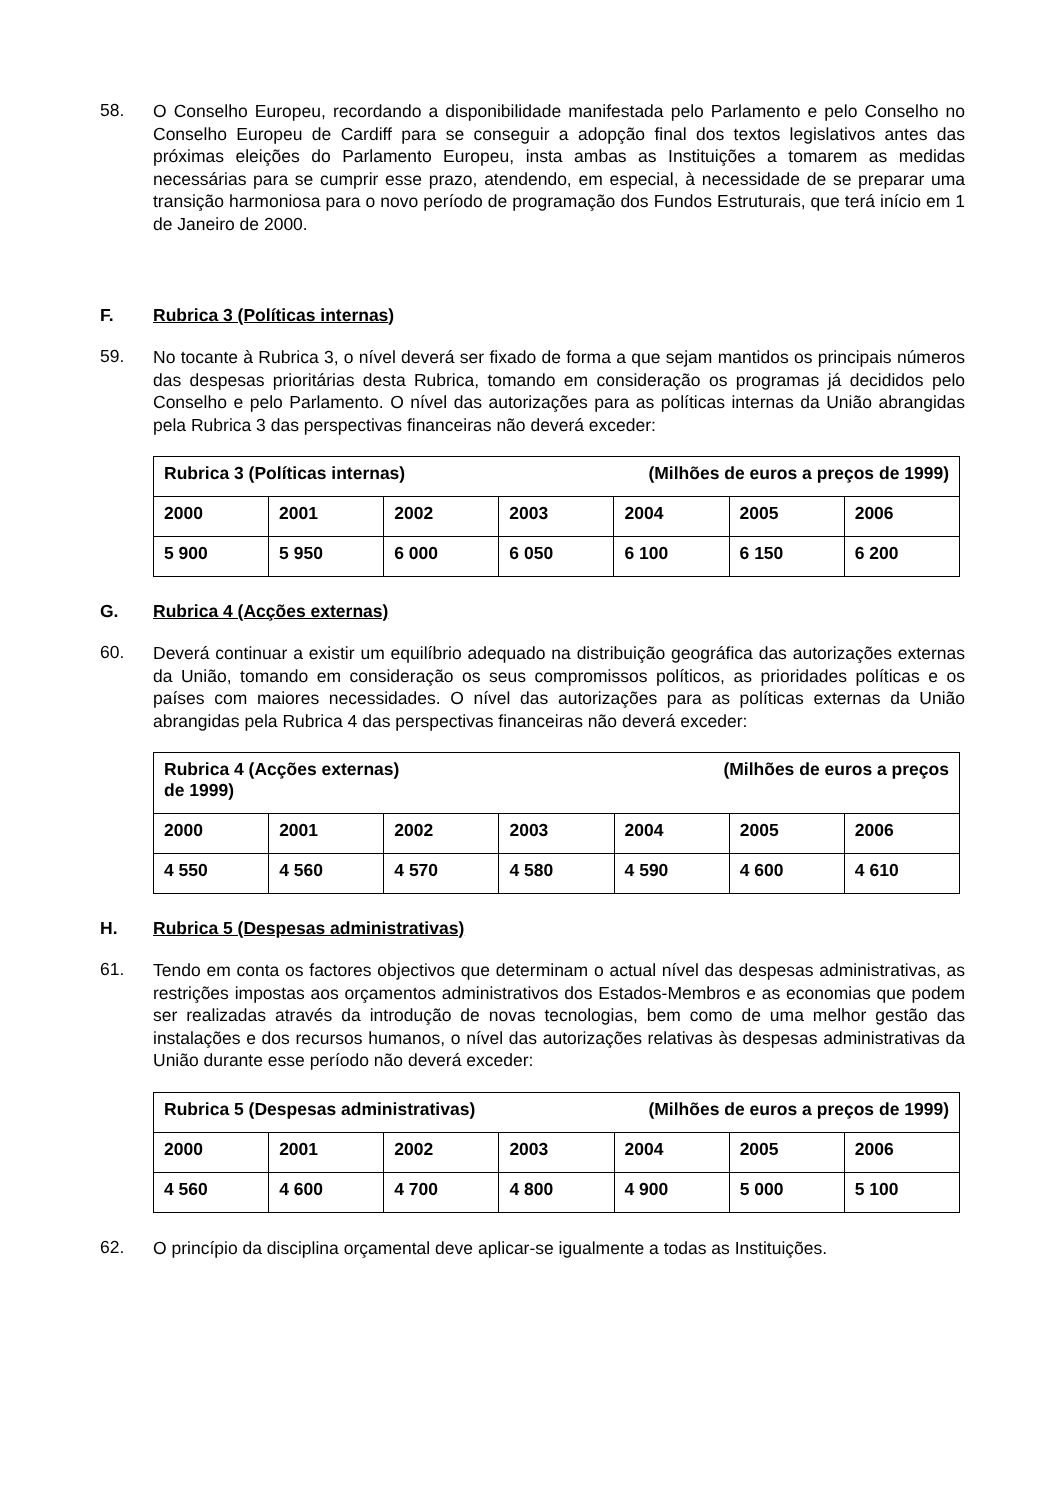58.
O Conselho Europeu, recordando a disponibilidade manifestada pelo Parlamento e pelo Conselho no Conselho Europeu de Cardiff para se conseguir a adopção final dos textos legislativos antes das próximas eleições do Parlamento Europeu, insta ambas as Instituições a tomarem as medidas necessárias para se cumprir esse prazo, atendendo, em especial, à necessidade de se preparar uma transição harmoniosa para o novo período de programação dos Fundos Estruturais, que terá início em 1 de Janeiro de 2000.
F. Rubrica 3 (Políticas internas)
59.
No tocante à Rubrica 3, o nível deverá ser fixado de forma a que sejam mantidos os principais números das despesas prioritárias desta Rubrica, tomando em consideração os programas já decididos pelo Conselho e pelo Parlamento. O nível das autorizações para as políticas internas da União abrangidas pela Rubrica 3 das perspectivas financeiras não deverá exceder:
| Rubrica 3 (Políticas internas) (Milhões de euros a preços de 1999) | | | | | | |
| 2000 | 2001 | 2002 | 2003 | 2004 | 2005 | 2006 |
| 5 900 | 5 950 | 6 000 | 6 050 | 6 100 | 6 150 | 6 200 |
G. Rubrica 4 (Acções externas)
60.
Deverá continuar a existir um equilíbrio adequado na distribuição geográfica das autorizações externas da União, tomando em consideração os seus compromissos políticos, as prioridades políticas e os países com maiores necessidades. O nível das autorizações para as políticas externas da União abrangidas pela Rubrica 4 das perspectivas financeiras não deverá exceder:
| Rubrica 4 (Acções externas) (Milhões de euros a preços de 1999) | | | | | | |
| 2000 | 2001 | 2002 | 2003 | 2004 | 2005 | 2006 |
| 4 550 | 4 560 | 4 570 | 4 580 | 4 590 | 4 600 | 4 610 |
H. Rubrica 5 (Despesas administrativas)
61.
Tendo em conta os factores objectivos que determinam o actual nível das despesas administrativas, as restrições impostas aos orçamentos administrativos dos Estados-Membros e as economias que podem ser realizadas através da introdução de novas tecnologias, bem como de uma melhor gestão das instalações e dos recursos humanos, o nível das autorizações relativas às despesas administrativas da União durante esse período não deverá exceder:
| Rubrica 5 (Despesas administrativas) (Milhões de euros a preços de 1999) | | | | | | |
| 2000 | 2001 | 2002 | 2003 | 2004 | 2005 | 2006 |
| 4 560 | 4 600 | 4 700 | 4 800 | 4 900 | 5 000 | 5 100 |
62.
O princípio da disciplina orçamental deve aplicar-se igualmente a todas as Instituições.